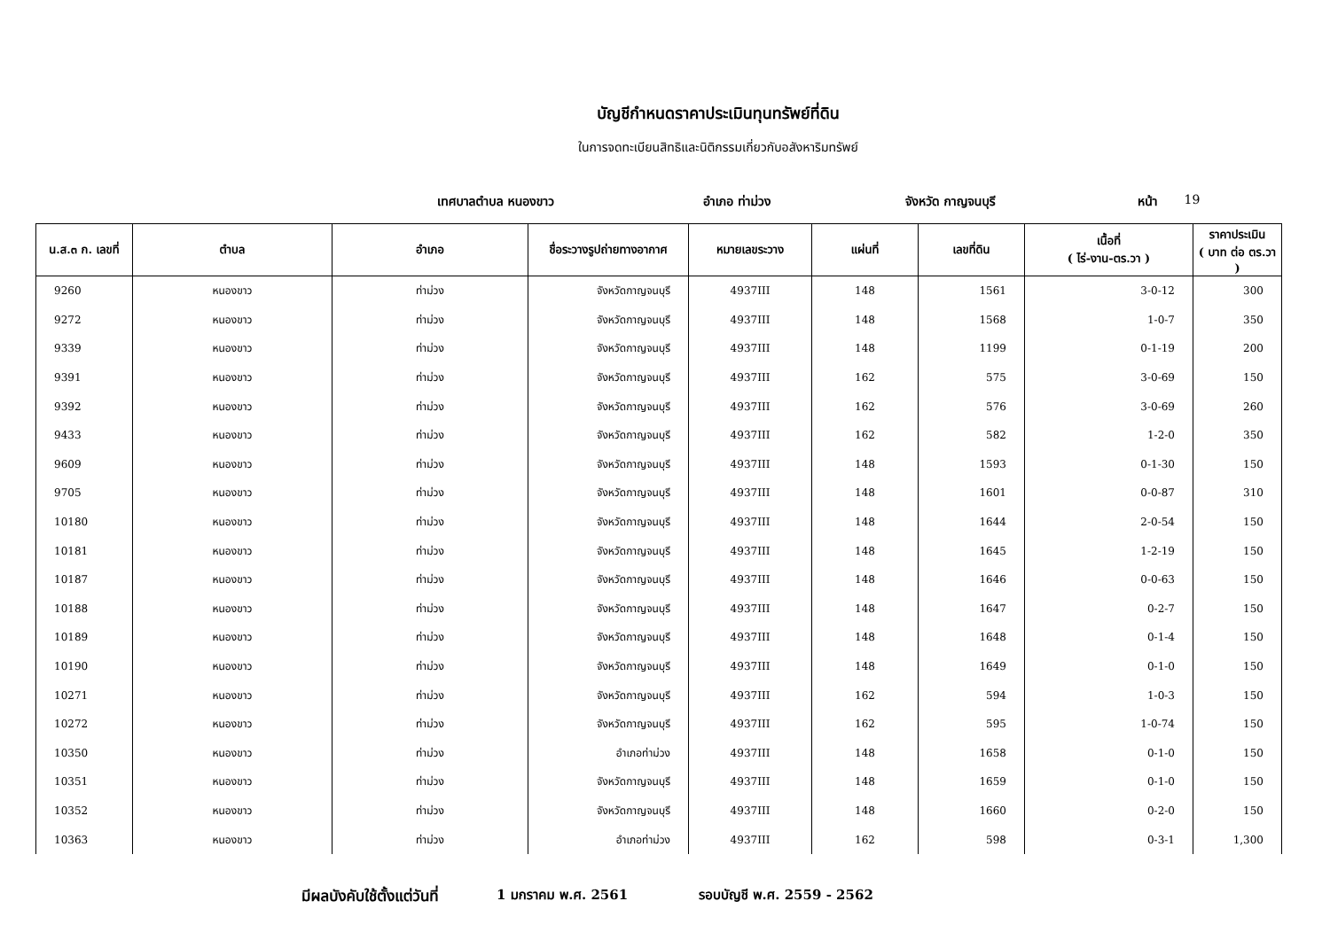บัญชีกำหนดราคาประเมินทุนทรัพย์ที่ดิน
ในการจดทะเบียนสิทธิและนิติกรรมเกี่ยวกับอสังหาริมทรัพย์
เทศบาลตำบล หนองขาว อำเภอ ท่าม่วง จังหวัด กาญจนบุรี หน้า 19
| น.ส.๓ ก. เลขที่ | ตำบล | อำเภอ | ชื่อระวางรูปถ่ายทางอากาศ | หมายเลขระวาง | แผ่นที่ | เลขที่ดิน | เนื้อที่ ( ไร่-งาน-ตร.วา ) | ราคาประเมิน ( บาท ต่อ ตร.วา ) |
| --- | --- | --- | --- | --- | --- | --- | --- | --- |
| 9260 | หนองขาว | ท่าม่วง | จังหวัดกาญจนบุรี | 4937III | 148 | 1561 | 3-0-12 | 300 |
| 9272 | หนองขาว | ท่าม่วง | จังหวัดกาญจนบุรี | 4937III | 148 | 1568 | 1-0-7 | 350 |
| 9339 | หนองขาว | ท่าม่วง | จังหวัดกาญจนบุรี | 4937III | 148 | 1199 | 0-1-19 | 200 |
| 9391 | หนองขาว | ท่าม่วง | จังหวัดกาญจนบุรี | 4937III | 162 | 575 | 3-0-69 | 150 |
| 9392 | หนองขาว | ท่าม่วง | จังหวัดกาญจนบุรี | 4937III | 162 | 576 | 3-0-69 | 260 |
| 9433 | หนองขาว | ท่าม่วง | จังหวัดกาญจนบุรี | 4937III | 162 | 582 | 1-2-0 | 350 |
| 9609 | หนองขาว | ท่าม่วง | จังหวัดกาญจนบุรี | 4937III | 148 | 1593 | 0-1-30 | 150 |
| 9705 | หนองขาว | ท่าม่วง | จังหวัดกาญจนบุรี | 4937III | 148 | 1601 | 0-0-87 | 310 |
| 10180 | หนองขาว | ท่าม่วง | จังหวัดกาญจนบุรี | 4937III | 148 | 1644 | 2-0-54 | 150 |
| 10181 | หนองขาว | ท่าม่วง | จังหวัดกาญจนบุรี | 4937III | 148 | 1645 | 1-2-19 | 150 |
| 10187 | หนองขาว | ท่าม่วง | จังหวัดกาญจนบุรี | 4937III | 148 | 1646 | 0-0-63 | 150 |
| 10188 | หนองขาว | ท่าม่วง | จังหวัดกาญจนบุรี | 4937III | 148 | 1647 | 0-2-7 | 150 |
| 10189 | หนองขาว | ท่าม่วง | จังหวัดกาญจนบุรี | 4937III | 148 | 1648 | 0-1-4 | 150 |
| 10190 | หนองขาว | ท่าม่วง | จังหวัดกาญจนบุรี | 4937III | 148 | 1649 | 0-1-0 | 150 |
| 10271 | หนองขาว | ท่าม่วง | จังหวัดกาญจนบุรี | 4937III | 162 | 594 | 1-0-3 | 150 |
| 10272 | หนองขาว | ท่าม่วง | จังหวัดกาญจนบุรี | 4937III | 162 | 595 | 1-0-74 | 150 |
| 10350 | หนองขาว | ท่าม่วง | อำเภอท่าม่วง | 4937III | 148 | 1658 | 0-1-0 | 150 |
| 10351 | หนองขาว | ท่าม่วง | จังหวัดกาญจนบุรี | 4937III | 148 | 1659 | 0-1-0 | 150 |
| 10352 | หนองขาว | ท่าม่วง | จังหวัดกาญจนบุรี | 4937III | 148 | 1660 | 0-2-0 | 150 |
| 10363 | หนองขาว | ท่าม่วง | อำเภอท่าม่วง | 4937III | 162 | 598 | 0-3-1 | 1,300 |
มีผลบังคับใช้ตั้งแต่วันที่
1 มกราคม พ.ศ. 2561 รอบบัญชี พ.ศ. 2559 - 2562